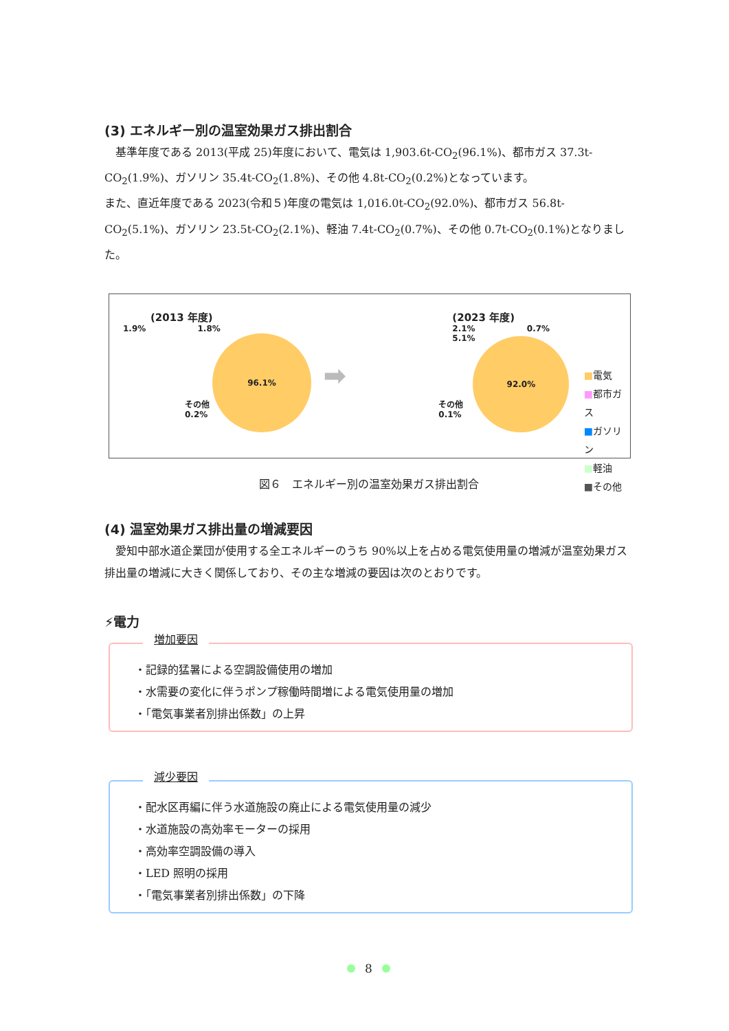(3) エネルギー別の温室効果ガス排出割合
基準年度である 2013(平成 25)年度において、電気は 1,903.6t-CO<sub>2</sub>(96.1%)、都市ガス 37.3t-CO<sub>2</sub>(1.9%)、ガソリン 35.4t-CO<sub>2</sub>(1.8%)、その他 4.8t-CO<sub>2</sub>(0.2%)となっています。
また、直近年度である 2023(令和５)年度の電気は 1,016.0t-CO<sub>2</sub>(92.0%)、都市ガス 56.8t-CO<sub>2</sub>(5.1%)、ガソリン 23.5t-CO<sub>2</sub>(2.1%)、軽油 7.4t-CO<sub>2</sub>(0.7%)、その他 0.7t-CO<sub>2</sub>(0.1%)となりました。
(2013 年度)
1.9% 1.8%
96.1%
その他
0.2%
➡
(2023 年度)
2.1% 0.7%
5.1%
92.0%
その他
0.1%
■電気
■都市ガス
■ガソリン
■軽油
■その他
図６　エネルギー別の温室効果ガス排出割合
(4) 温室効果ガス排出量の増減要因
愛知中部水道企業団が使用する全エネルギーのうち 90%以上を占める電気使用量の増減が温室効果ガス排出量の増減に大きく関係しており、その主な増減の要因は次のとおりです。
⚡電力
増加要因
・記録的猛暑による空調設備使用の増加
・水需要の変化に伴うポンプ稼働時間増による電気使用量の増加
・「電気事業者別排出係数」の上昇
減少要因
・配水区再編に伴う水道施設の廃止による電気使用量の減少
・水道施設の高効率モーターの採用
・高効率空調設備の導入
・LED 照明の採用
・「電気事業者別排出係数」の下降
8